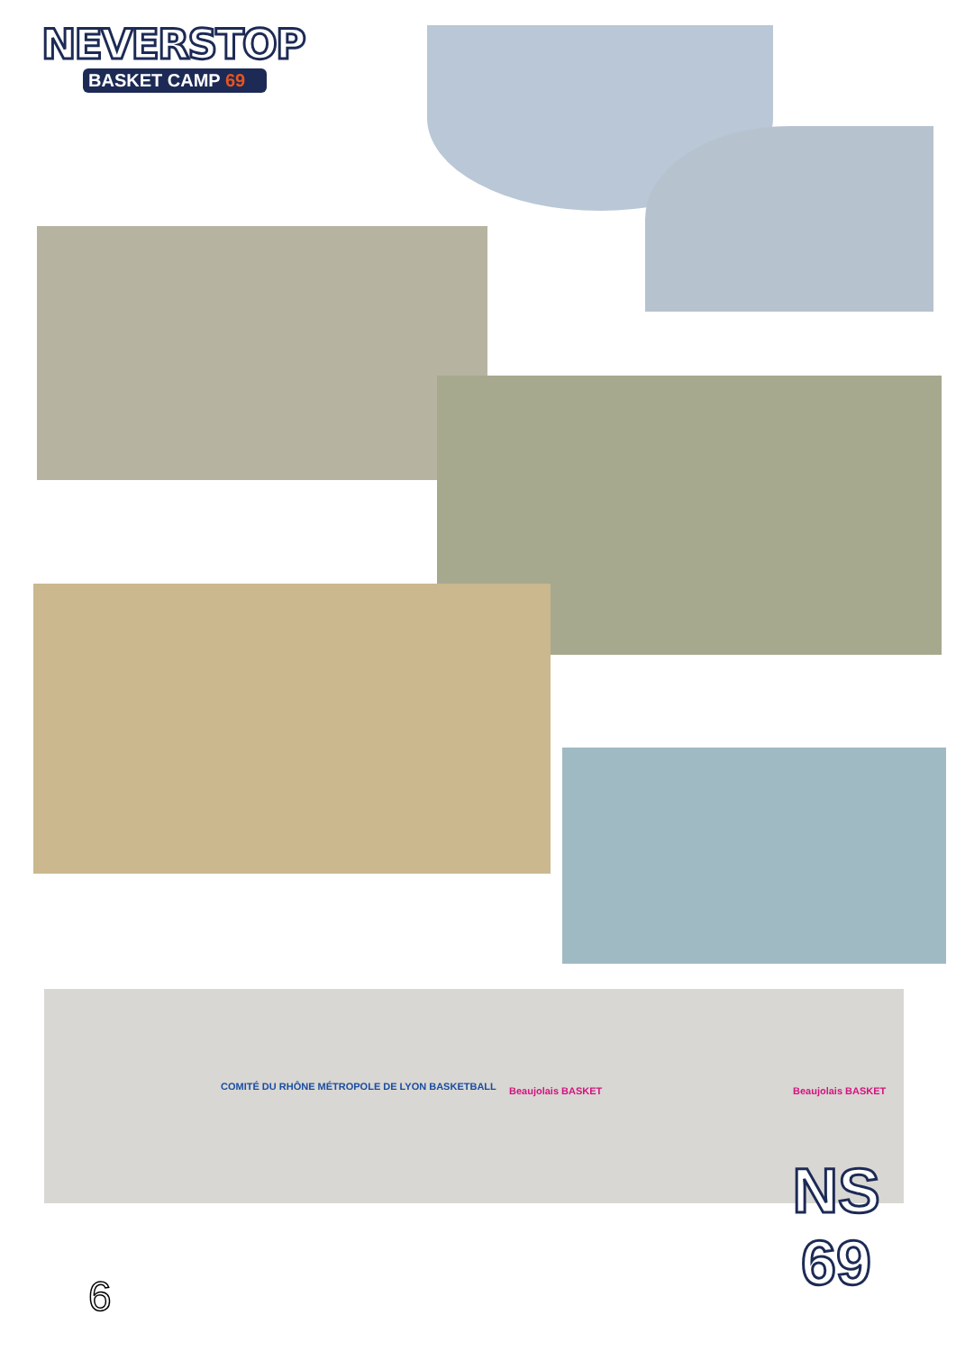NEVERSTOP
BASKET CAMP 69
COMITÉ DU RHÔNE MÉTROPOLE DE LYON BASKETBALL
Beaujolais BASKET Beaujolais BASKET
NS
69
6